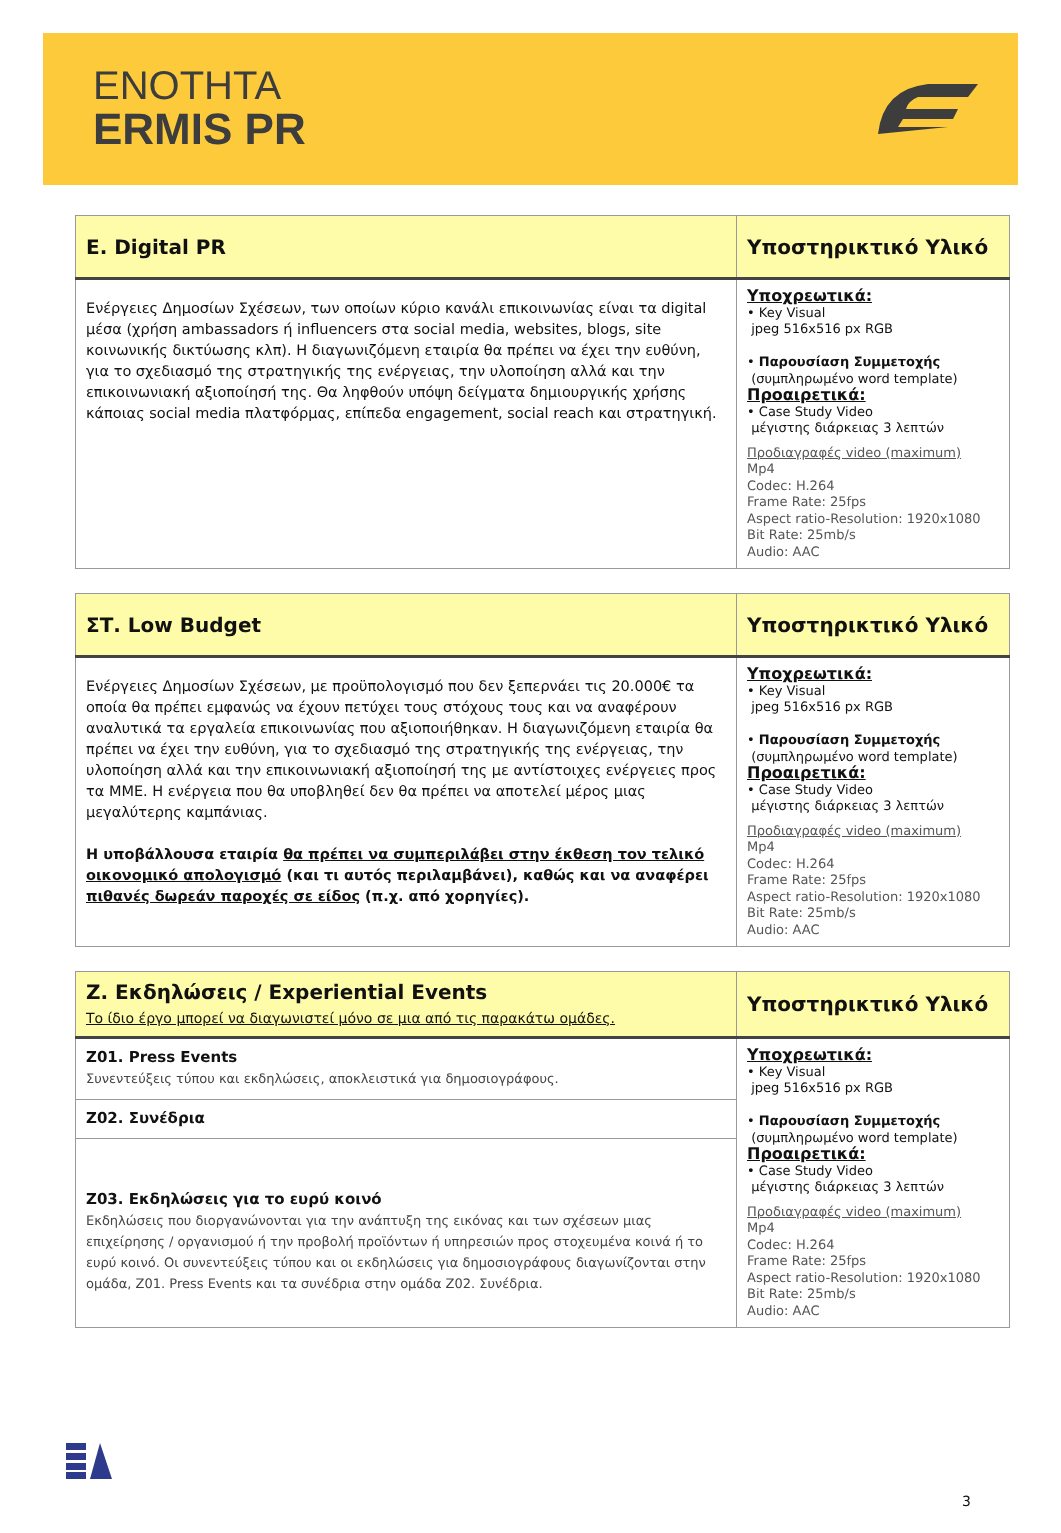ENOTHTA
ERMIS PR
| E. Digital PR | Υποστηρικτικό Υλικό |
| --- | --- |
| Ενέργειες Δημοσίων Σχέσεων, των οποίων κύριο κανάλι επικοινωνίας είναι τα digital μέσα (χρήση ambassadors ή influencers στα social media, websites, blogs, site κοινωνικής δικτύωσης κλπ). Η διαγωνιζόμενη εταιρία θα πρέπει να έχει την ευθύνη, για το σχεδιασμό της στρατηγικής της ενέργειας, την υλοποίηση αλλά και την επικοινωνιακή αξιοποίησή της. Θα ληφθούν υπόψη δείγματα δημιουργικής χρήσης κάποιας social media πλατφόρμας, επίπεδα engagement, social reach και στρατηγική. | Υποχρεωτικά: • Key Visual jpeg 516x516 px RGB • Παρουσίαση Συμμετοχής (συμπληρωμένο word template) Προαιρετικά: • Case Study Video μέγιστης διάρκειας 3 λεπτών Προδιαγραφές video (maximum) Mp4 Codec: H.264 Frame Rate: 25fps Aspect ratio-Resolution: 1920x1080 Bit Rate: 25mb/s Audio: AAC |
| ΣΤ. Low Budget | Υποστηρικτικό Υλικό |
| --- | --- |
| Ενέργειες Δημοσίων Σχέσεων, με προϋπολογισμό που δεν ξεπερνάει τις 20.000€ τα οποία θα πρέπει εμφανώς να έχουν πετύχει τους στόχους τους και να αναφέρουν αναλυτικά τα εργαλεία επικοινωνίας που αξιοποιήθηκαν. Η διαγωνιζόμενη εταιρία θα πρέπει να έχει την ευθύνη, για το σχεδιασμό της στρατηγικής της ενέργειας, την υλοποίηση αλλά και την επικοινωνιακή αξιοποίησή της με αντίστοιχες ενέργειες προς τα ΜΜΕ. Η ενέργεια που θα υποβληθεί δεν θα πρέπει να αποτελεί μέρος μιας μεγαλύτερης καμπάνιας. Η υποβάλλουσα εταιρία θα πρέπει να συμπεριλάβει στην έκθεση τον τελικό οικονομικό απολογισμό (και τι αυτός περιλαμβάνει), καθώς και να αναφέρει πιθανές δωρεάν παροχές σε είδος (π.χ. από χορηγίες). | Υποχρεωτικά: • Key Visual jpeg 516x516 px RGB • Παρουσίαση Συμμετοχής (συμπληρωμένο word template) Προαιρετικά: • Case Study Video μέγιστης διάρκειας 3 λεπτών Προδιαγραφές video (maximum) Mp4 Codec: H.264 Frame Rate: 25fps Aspect ratio-Resolution: 1920x1080 Bit Rate: 25mb/s Audio: AAC |
| Ζ. Εκδηλώσεις / Experiential Events Το ίδιο έργο μπορεί να διαγωνιστεί μόνο σε μια από τις παρακάτω ομάδες. | Υποστηρικτικό Υλικό |
| --- | --- |
| Ζ01. Press Events Συνεντεύξεις τύπου και εκδηλώσεις, αποκλειστικά για δημοσιογράφους. | Υποχρεωτικά: • Key Visual jpeg 516x516 px RGB • Παρουσίαση Συμμετοχής (συμπληρωμένο word template) Προαιρετικά: • Case Study Video μέγιστης διάρκειας 3 λεπτών Προδιαγραφές video (maximum) Mp4 Codec: H.264 Frame Rate: 25fps Aspect ratio-Resolution: 1920x1080 Bit Rate: 25mb/s Audio: AAC |
| Ζ02. Συνέδρια | |
| Ζ03. Εκδηλώσεις για το ευρύ κοινό Εκδηλώσεις που διοργανώνονται για την ανάπτυξη της εικόνας και των σχέσεων μιας επιχείρησης / οργανισμού ή την προβολή προϊόντων ή υπηρεσιών προς στοχευμένα κοινά ή το ευρύ κοινό. Οι συνεντεύξεις τύπου και οι εκδηλώσεις για δημοσιογράφους διαγωνίζονται στην ομάδα, Ζ01. Press Events και τα συνέδρια στην ομάδα Ζ02. Συνέδρια. | |
3